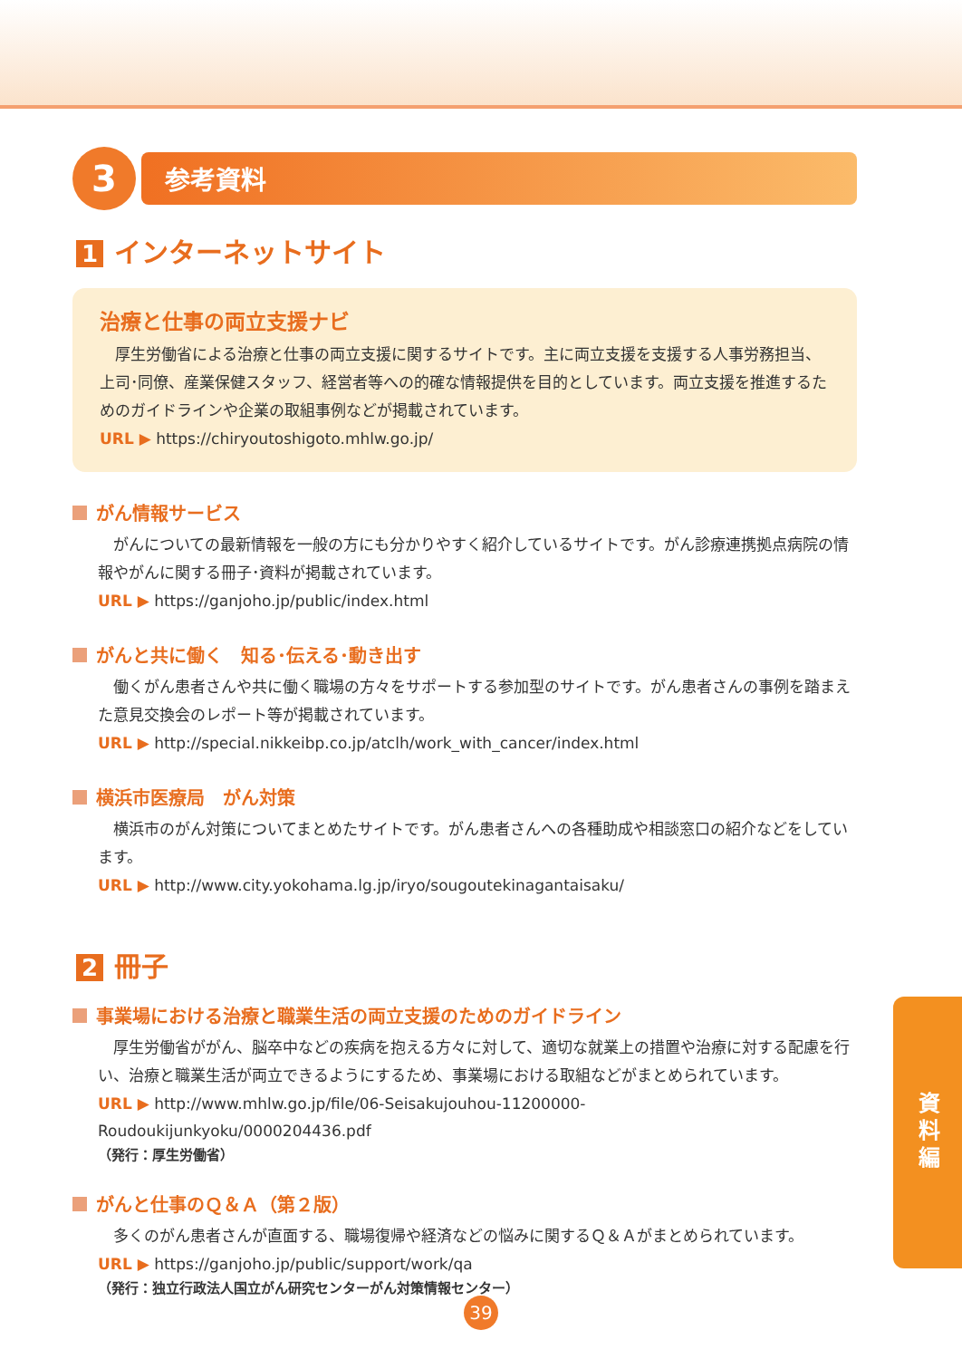3
参考資料
1 インターネットサイト
治療と仕事の両立支援ナビ
厚生労働省による治療と仕事の両立支援に関するサイトです。主に両立支援を支援する人事労務担当、上司･同僚、産業保健スタッフ、経営者等への的確な情報提供を目的としています。両立支援を推進するためのガイドラインや企業の取組事例などが掲載されています。
URL ▶ https://chiryoutoshigoto.mhlw.go.jp/
がん情報サービス
がんについての最新情報を一般の方にも分かりやすく紹介しているサイトです。がん診療連携拠点病院の情報やがんに関する冊子･資料が掲載されています。
URL ▶ https://ganjoho.jp/public/index.html
がんと共に働く　知る･伝える･動き出す
働くがん患者さんや共に働く職場の方々をサポートする参加型のサイトです。がん患者さんの事例を踏まえた意見交換会のレポート等が掲載されています。
URL ▶ http://special.nikkeibp.co.jp/atclh/work_with_cancer/index.html
横浜市医療局　がん対策
横浜市のがん対策についてまとめたサイトです。がん患者さんへの各種助成や相談窓口の紹介などをしています。
URL ▶ http://www.city.yokohama.lg.jp/iryo/sougoutekinagantaisaku/
2 冊子
事業場における治療と職業生活の両立支援のためのガイドライン
厚生労働省ががん、脳卒中などの疾病を抱える方々に対して、適切な就業上の措置や治療に対する配慮を行い、治療と職業生活が両立できるようにするため、事業場における取組などがまとめられています。
URL ▶ http://www.mhlw.go.jp/file/06-Seisakujouhou-11200000-Roudoukijunkyoku/0000204436.pdf
（発行：厚生労働省）
がんと仕事のＱ＆Ａ（第２版）
多くのがん患者さんが直面する、職場復帰や経済などの悩みに関するＱ＆Ａがまとめられています。
URL ▶ https://ganjoho.jp/public/support/work/qa
（発行：独立行政法人国立がん研究センターがん対策情報センター）
資料編
39